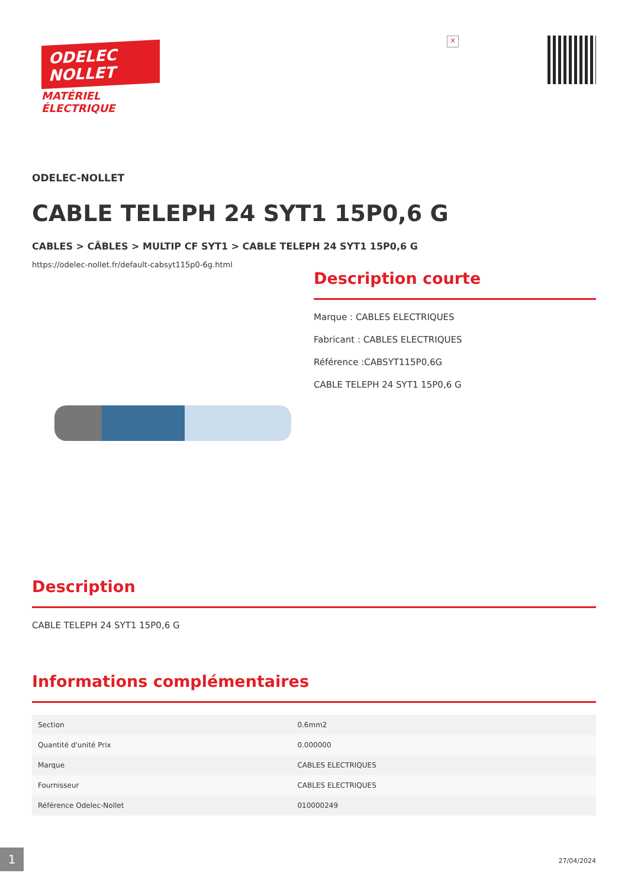ODELEC
NOLLET
MATÉRIEL
ÉLECTRIQUE
×
ODELEC-NOLLET
CABLE TELEPH 24 SYT1 15P0,6 G
CABLES > CÂBLES > MULTIP CF SYT1 > CABLE TELEPH 24 SYT1 15P0,6 G
https://odelec-nollet.fr/default-cabsyt115p0-6g.html
Description courte
Marque : CABLES ELECTRIQUES
Fabricant : CABLES ELECTRIQUES
Référence :CABSYT115P0,6G
CABLE TELEPH 24 SYT1 15P0,6 G
Description
CABLE TELEPH 24 SYT1 15P0,6 G
Informations complémentaires
| Section | 0.6mm2 |
| Quantité d'unité Prix | 0.000000 |
| Marque | CABLES ELECTRIQUES |
| Fournisseur | CABLES ELECTRIQUES |
| Référence Odelec-Nollet | 010000249 |
1 27/04/2024